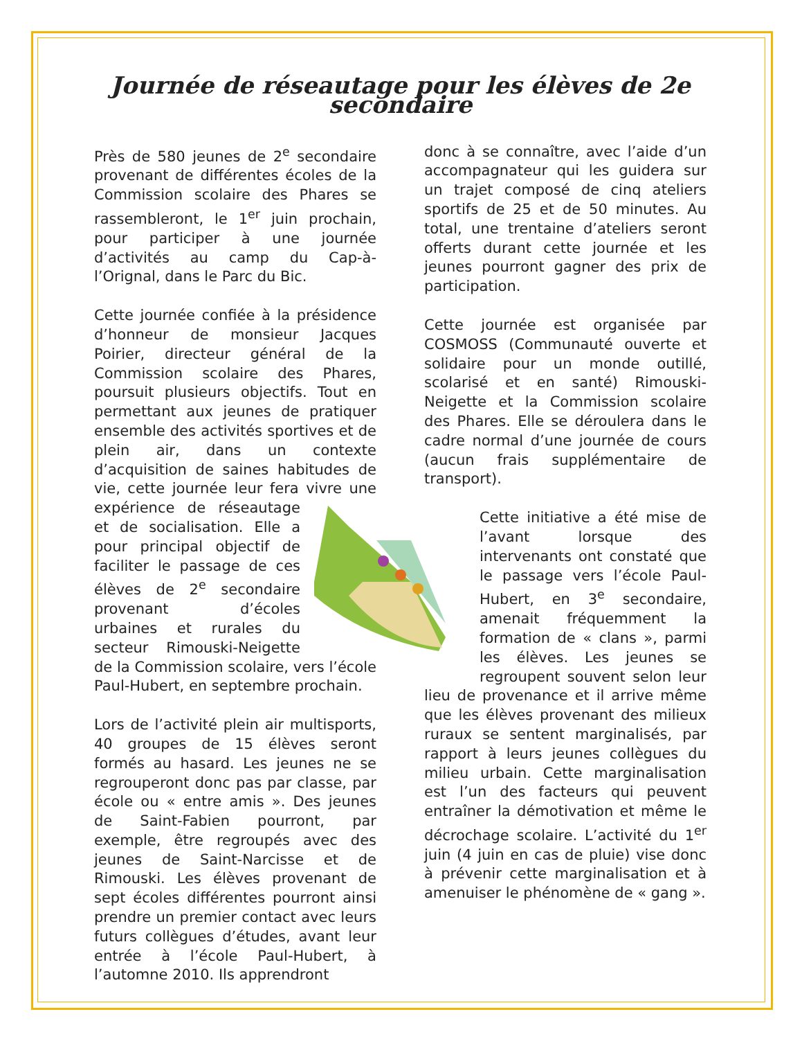Journée de réseautage pour les élèves de 2e secondaire
Près de 580 jeunes de 2<sup>e</sup> secondaire provenant de différentes écoles de la Commission scolaire des Phares se rassembleront, le 1<sup>er</sup> juin prochain, pour participer à une journée d’activités au camp du Cap-à-l’Orignal, dans le Parc du Bic.
Cette journée confiée à la présidence d’honneur de monsieur Jacques Poirier, directeur général de la Commission scolaire des Phares, poursuit plusieurs objectifs. Tout en permettant aux jeunes de pratiquer ensemble des activités sportives et de plein air, dans un contexte d’acquisition de saines habitudes de vie, cette journée leur fera vivre une expérience de réseautage et de socialisation. Elle a pour principal objectif de faciliter le passage de ces élèves de 2<sup>e</sup> secondaire provenant d’écoles urbaines et rurales du secteur Rimouski-Neigette de la Commission scolaire, vers l’école Paul-Hubert, en septembre prochain.
Lors de l’activité plein air multisports, 40 groupes de 15 élèves seront formés au hasard. Les jeunes ne se regrouperont donc pas par classe, par école ou « entre amis ». Des jeunes de Saint-Fabien pourront, par exemple, être regroupés avec des jeunes de Saint-Narcisse et de Rimouski. Les élèves provenant de sept écoles différentes pourront ainsi prendre un premier contact avec leurs futurs collègues d’études, avant leur entrée à l’école Paul-Hubert, à l’automne 2010. Ils apprendront
donc à se connaître, avec l’aide d’un accompagnateur qui les guidera sur un trajet composé de cinq ateliers sportifs de 25 et de 50 minutes. Au total, une trentaine d’ateliers seront offerts durant cette journée et les jeunes pourront gagner des prix de participation.
Cette journée est organisée par COSMOSS (Communauté ouverte et solidaire pour un monde outillé, scolarisé et en santé) Rimouski-Neigette et la Commission scolaire des Phares. Elle se déroulera dans le cadre normal d’une journée de cours (aucun frais supplémentaire de transport).
Cette initiative a été mise de l’avant lorsque des intervenants ont constaté que le passage vers l’école Paul-Hubert, en 3<sup>e</sup> secondaire, amenait fréquemment la formation de « clans », parmi les élèves. Les jeunes se regroupent souvent selon leur lieu de provenance et il arrive même que les élèves provenant des milieux ruraux se sentent marginalisés, par rapport à leurs jeunes collègues du milieu urbain. Cette marginalisation est l’un des facteurs qui peuvent entraîner la démotivation et même le décrochage scolaire. L’activité du 1<sup>er</sup> juin (4 juin en cas de pluie) vise donc à prévenir cette marginalisation et à amenuiser le phénomène de « gang ».